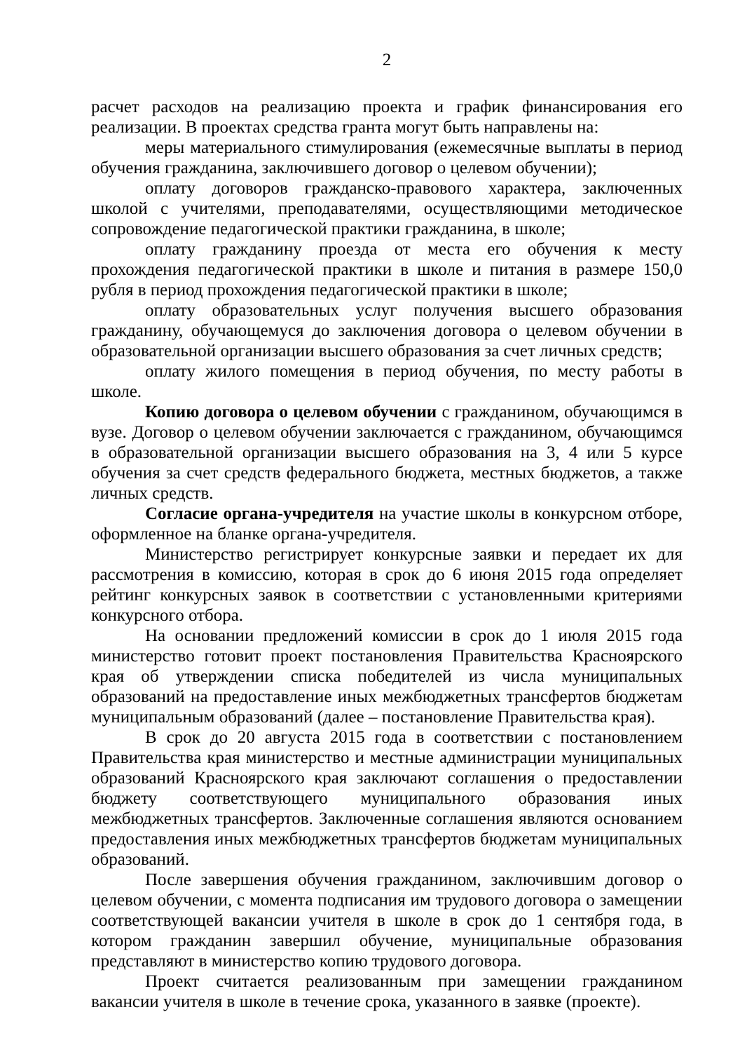2
расчет расходов на реализацию проекта и график финансирования его реализации. В проектах средства гранта могут быть направлены на:
меры материального стимулирования (ежемесячные выплаты в период обучения гражданина, заключившего договор о целевом обучении);
оплату договоров гражданско-правового характера, заключенных школой с учителями, преподавателями, осуществляющими методическое сопровождение педагогической практики гражданина, в школе;
оплату гражданину проезда от места его обучения к месту прохождения педагогической практики в школе и питания в размере 150,0 рубля в период прохождения педагогической практики в школе;
оплату образовательных услуг получения высшего образования гражданину, обучающемуся до заключения договора о целевом обучении в образовательной организации высшего образования за счет личных средств;
оплату жилого помещения в период обучения, по месту работы в школе.
Копию договора о целевом обучении с гражданином, обучающимся в вузе. Договор о целевом обучении заключается с гражданином, обучающимся в образовательной организации высшего образования на 3, 4 или 5 курсе обучения за счет средств федерального бюджета, местных бюджетов, а также личных средств.
Согласие органа-учредителя на участие школы в конкурсном отборе, оформленное на бланке органа-учредителя.
Министерство регистрирует конкурсные заявки и передает их для рассмотрения в комиссию, которая в срок до 6 июня 2015 года определяет рейтинг конкурсных заявок в соответствии с установленными критериями конкурсного отбора.
На основании предложений комиссии в срок до 1 июля 2015 года министерство готовит проект постановления Правительства Красноярского края об утверждении списка победителей из числа муниципальных образований на предоставление иных межбюджетных трансфертов бюджетам муниципальным образований (далее – постановление Правительства края).
В срок до 20 августа 2015 года в соответствии с постановлением Правительства края министерство и местные администрации муниципальных образований Красноярского края заключают соглашения о предоставлении бюджету соответствующего муниципального образования иных межбюджетных трансфертов. Заключенные соглашения являются основанием предоставления иных межбюджетных трансфертов бюджетам муниципальных образований.
После завершения обучения гражданином, заключившим договор о целевом обучении, с момента подписания им трудового договора о замещении соответствующей вакансии учителя в школе в срок до 1 сентября года, в котором гражданин завершил обучение, муниципальные образования представляют в министерство копию трудового договора.
Проект считается реализованным при замещении гражданином вакансии учителя в школе в течение срока, указанного в заявке (проекте).